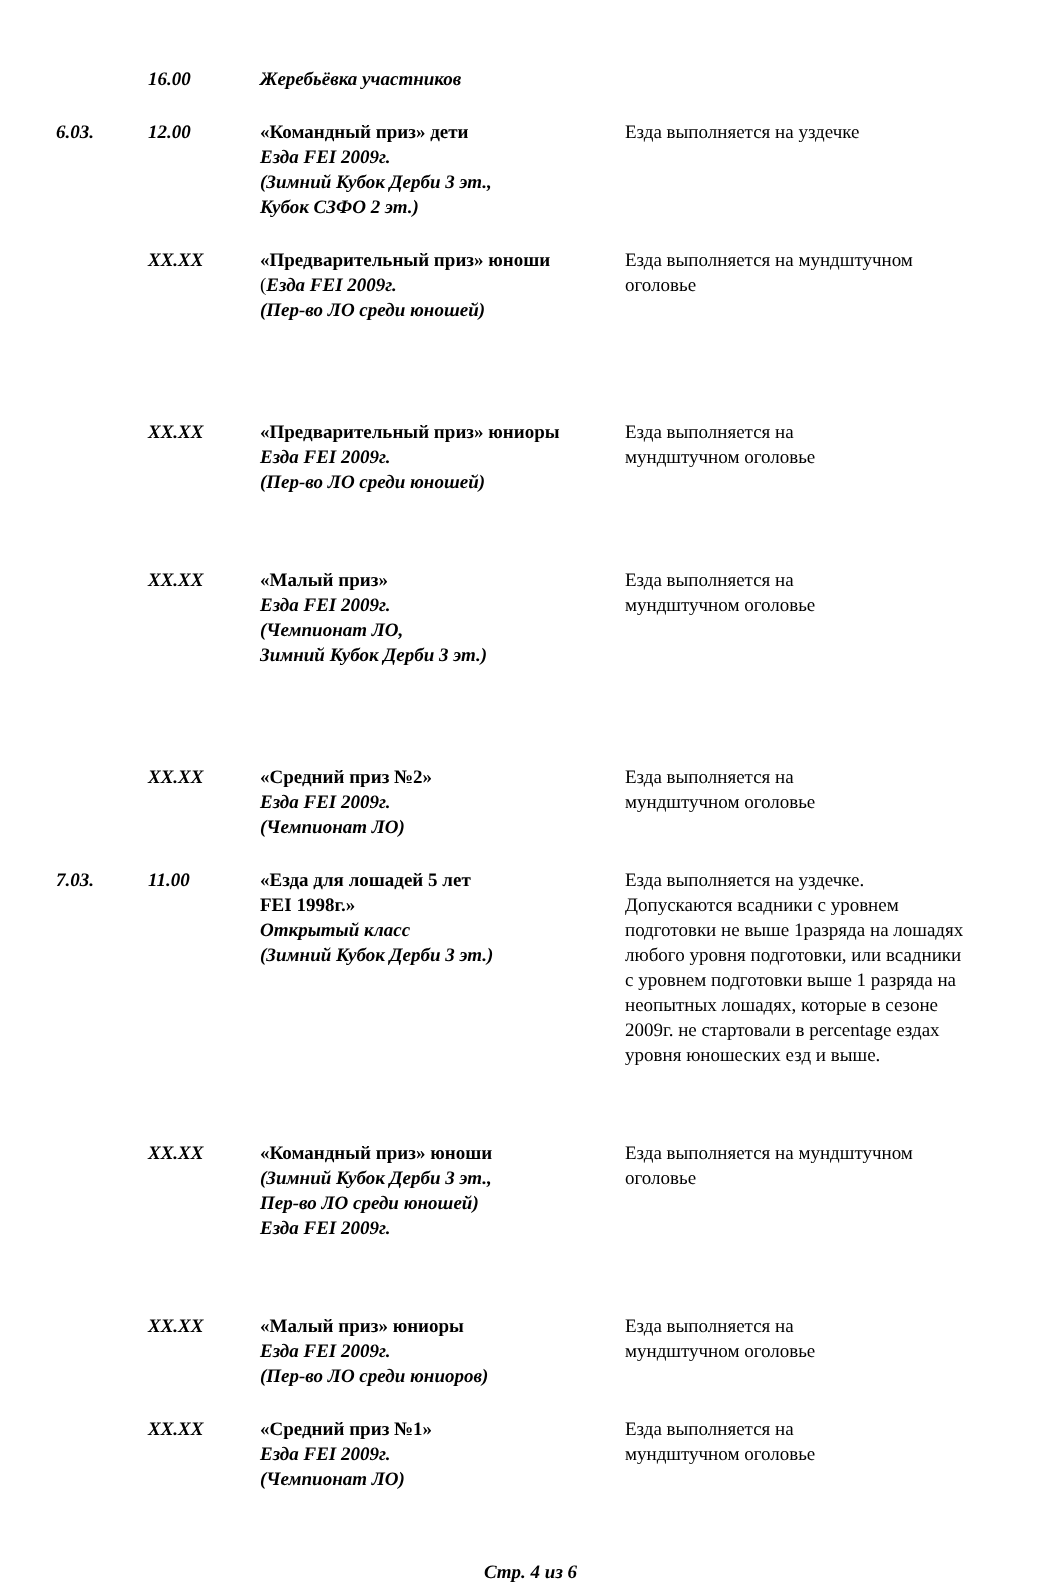16.00 Жеребьёвка участников
6.03. 12.00 «Командный приз» дети
Езда FEI 2009г.
(Зимний Кубок Дерби 3 эт.,
Кубок СЗФО 2 эт.)
Езда выполняется на уздечке
XX.XX «Предварительный приз» юноши
(Езда FEI 2009г.
(Пер-во ЛО среди юношей)
Езда выполняется на мундштучном оголовье
XX.XX «Предварительный приз» юниоры
Езда FEI 2009г.
(Пер-во ЛО среди юношей)
Езда выполняется на
мундштучном оголовье
XX.XX «Малый приз»
Езда FEI 2009г.
(Чемпионат ЛО,
Зимний Кубок Дерби 3 эт.)
Езда выполняется на
мундштучном оголовье
XX.XX «Средний приз №2»
Езда FEI 2009г.
(Чемпионат ЛО)
Езда выполняется на
мундштучном оголовье
7.03. 11.00 «Езда для лошадей 5 лет
FEI 1998г.»
Открытый класс
(Зимний Кубок Дерби 3 эт.)
Езда выполняется на уздечке. Допускаются всадники с уровнем подготовки не выше 1разряда на лошадях любого уровня подготовки, или всадники с уровнем подготовки выше 1 разряда на неопытных лошадях, которые в сезоне 2009г. не стартовали в percentage ездах уровня юношеских езд и выше.
XX.XX «Командный приз» юноши
(Зимний Кубок Дерби 3 эт.,
Пер-во ЛО среди юношей)
Езда FEI 2009г.
Езда выполняется на мундштучном оголовье
XX.XX «Малый приз» юниоры
Езда FEI 2009г.
(Пер-во ЛО среди юниоров)
Езда выполняется на
мундштучном оголовье
XX.XX «Средний приз №1»
Езда FEI 2009г.
(Чемпионат ЛО)
Езда выполняется на
мундштучном оголовье
Стр. 4 из 6